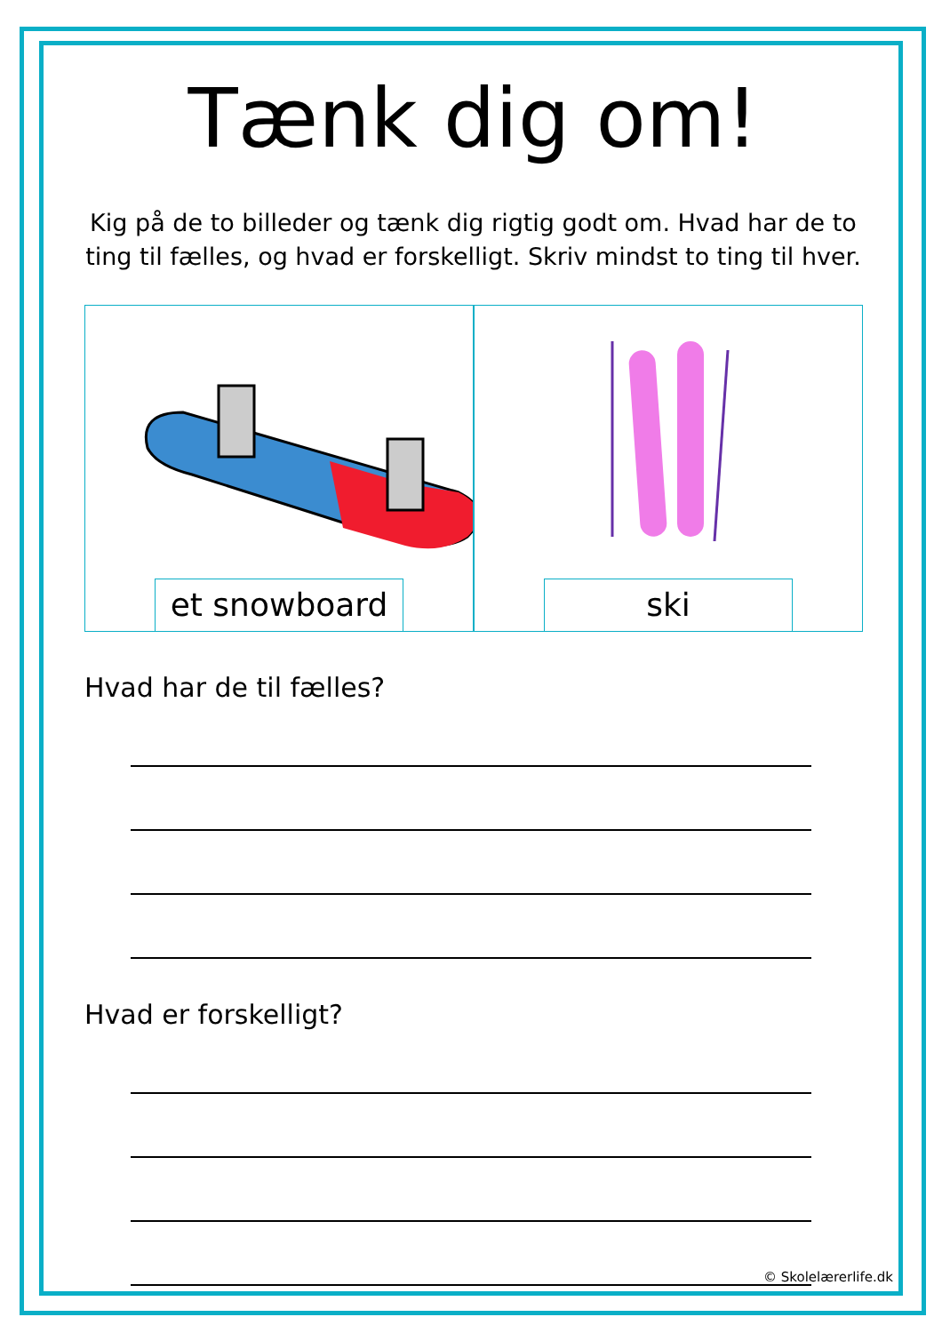Tænk dig om!
Kig på de to billeder og tænk dig rigtig godt om. Hvad har de to ting til fælles, og hvad er forskelligt. Skriv mindst to ting til hver.
et snowboard
ski
Hvad har de til fælles?
Hvad er forskelligt?
© Skolelærerlife.dk